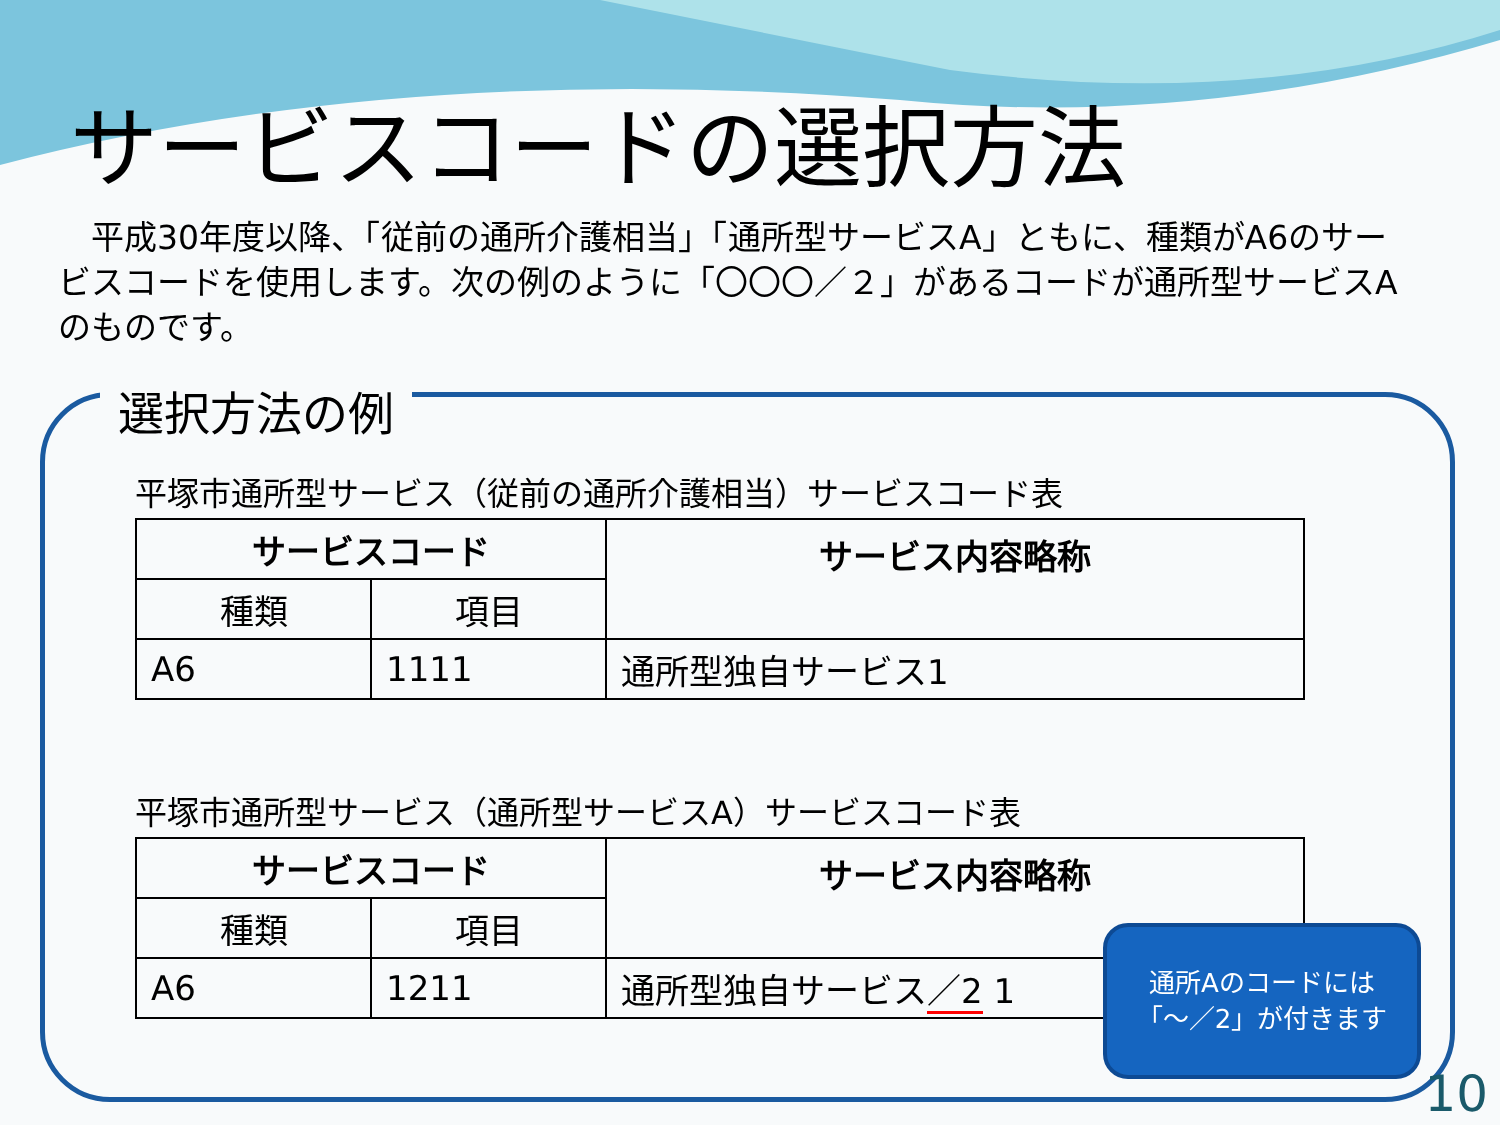サービスコードの選択方法
　平成30年度以降、「従前の通所介護相当」「通所型サービスA」ともに、種類がA6のサービスコードを使用します。次の例のように「〇〇〇／２」があるコードが通所型サービスAのものです。
選択方法の例
平塚市通所型サービス（従前の通所介護相当）サービスコード表
| サービスコード | | サービス内容略称 |
| --- | --- | --- |
| 種類 | 項目 | |
| A6 | 1111 | 通所型独自サービス1 |
平塚市通所型サービス（通所型サービスA）サービスコード表
| サービスコード | | サービス内容略称 |
| --- | --- | --- |
| 種類 | 項目 | |
| A6 | 1211 | 通所型独自サービス ／2 1 |
通所Aのコードには
「～／2」が付きます
10